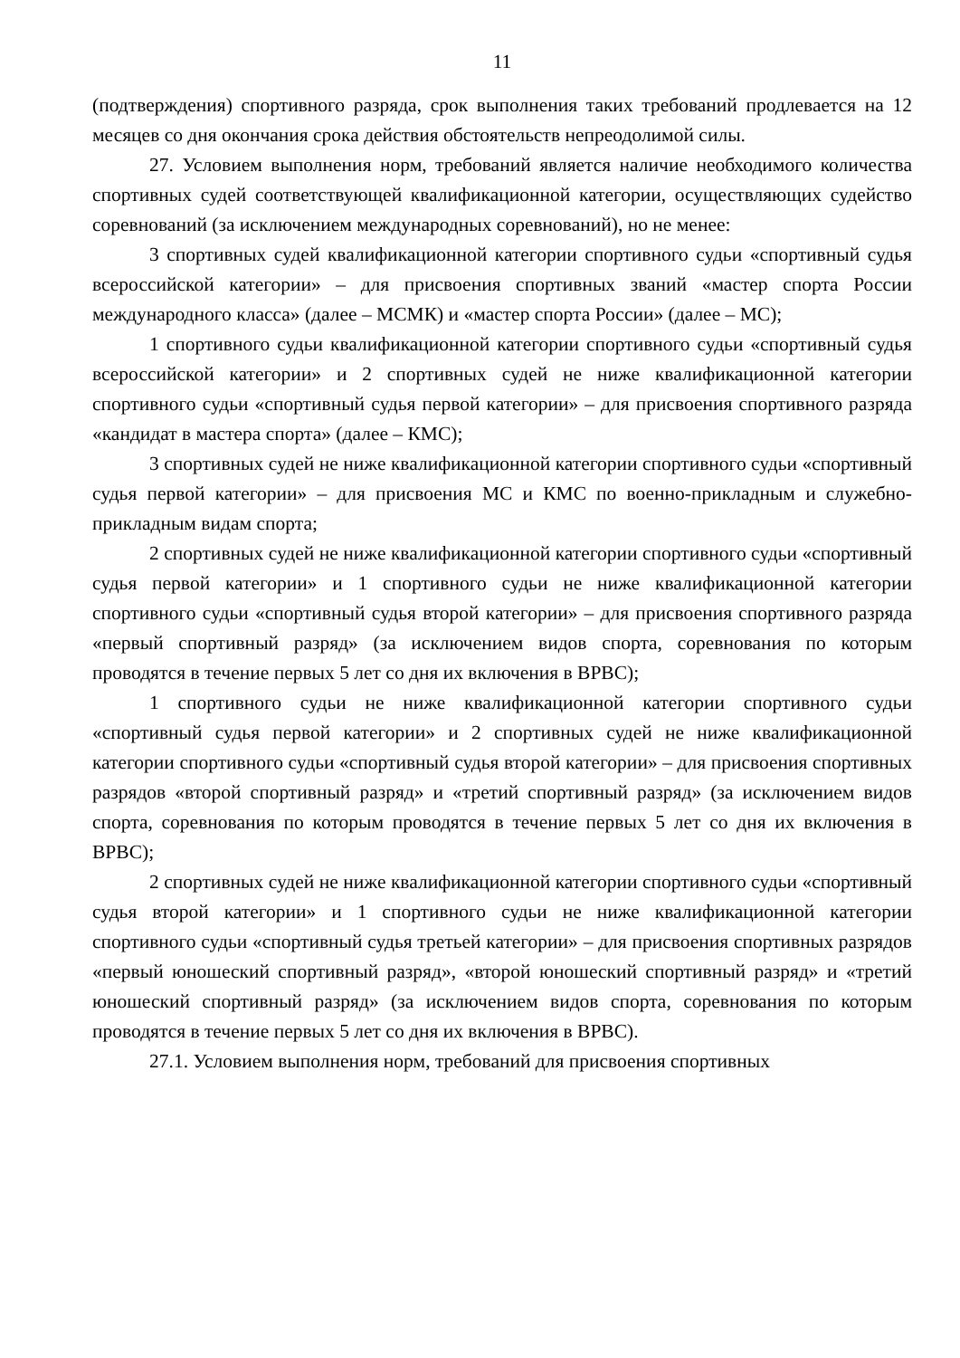11
(подтверждения) спортивного разряда, срок выполнения таких требований продлевается на 12 месяцев со дня окончания срока действия обстоятельств непреодолимой силы.
27. Условием выполнения норм, требований является наличие необходимого количества спортивных судей соответствующей квалификационной категории, осуществляющих судейство соревнований (за исключением международных соревнований), но не менее:
3 спортивных судей квалификационной категории спортивного судьи «спортивный судья всероссийской категории» – для присвоения спортивных званий «мастер спорта России международного класса» (далее – МСМК) и «мастер спорта России» (далее – МС);
1 спортивного судьи квалификационной категории спортивного судьи «спортивный судья всероссийской категории» и 2 спортивных судей не ниже квалификационной категории спортивного судьи «спортивный судья первой категории» – для присвоения спортивного разряда «кандидат в мастера спорта» (далее – КМС);
3 спортивных судей не ниже квалификационной категории спортивного судьи «спортивный судья первой категории» – для присвоения МС и КМС по военно-прикладным и служебно-прикладным видам спорта;
2 спортивных судей не ниже квалификационной категории спортивного судьи «спортивный судья первой категории» и 1 спортивного судьи не ниже квалификационной категории спортивного судьи «спортивный судья второй категории» – для присвоения спортивного разряда «первый спортивный разряд» (за исключением видов спорта, соревнования по которым проводятся в течение первых 5 лет со дня их включения в ВРВС);
1 спортивного судьи не ниже квалификационной категории спортивного судьи «спортивный судья первой категории» и 2 спортивных судей не ниже квалификационной категории спортивного судьи «спортивный судья второй категории» – для присвоения спортивных разрядов «второй спортивный разряд» и «третий спортивный разряд» (за исключением видов спорта, соревнования по которым проводятся в течение первых 5 лет со дня их включения в ВРВС);
2 спортивных судей не ниже квалификационной категории спортивного судьи «спортивный судья второй категории» и 1 спортивного судьи не ниже квалификационной категории спортивного судьи «спортивный судья третьей категории» – для присвоения спортивных разрядов «первый юношеский спортивный разряд», «второй юношеский спортивный разряд» и «третий юношеский спортивный разряд» (за исключением видов спорта, соревнования по которым проводятся в течение первых 5 лет со дня их включения в ВРВС).
27.1. Условием выполнения норм, требований для присвоения спортивных